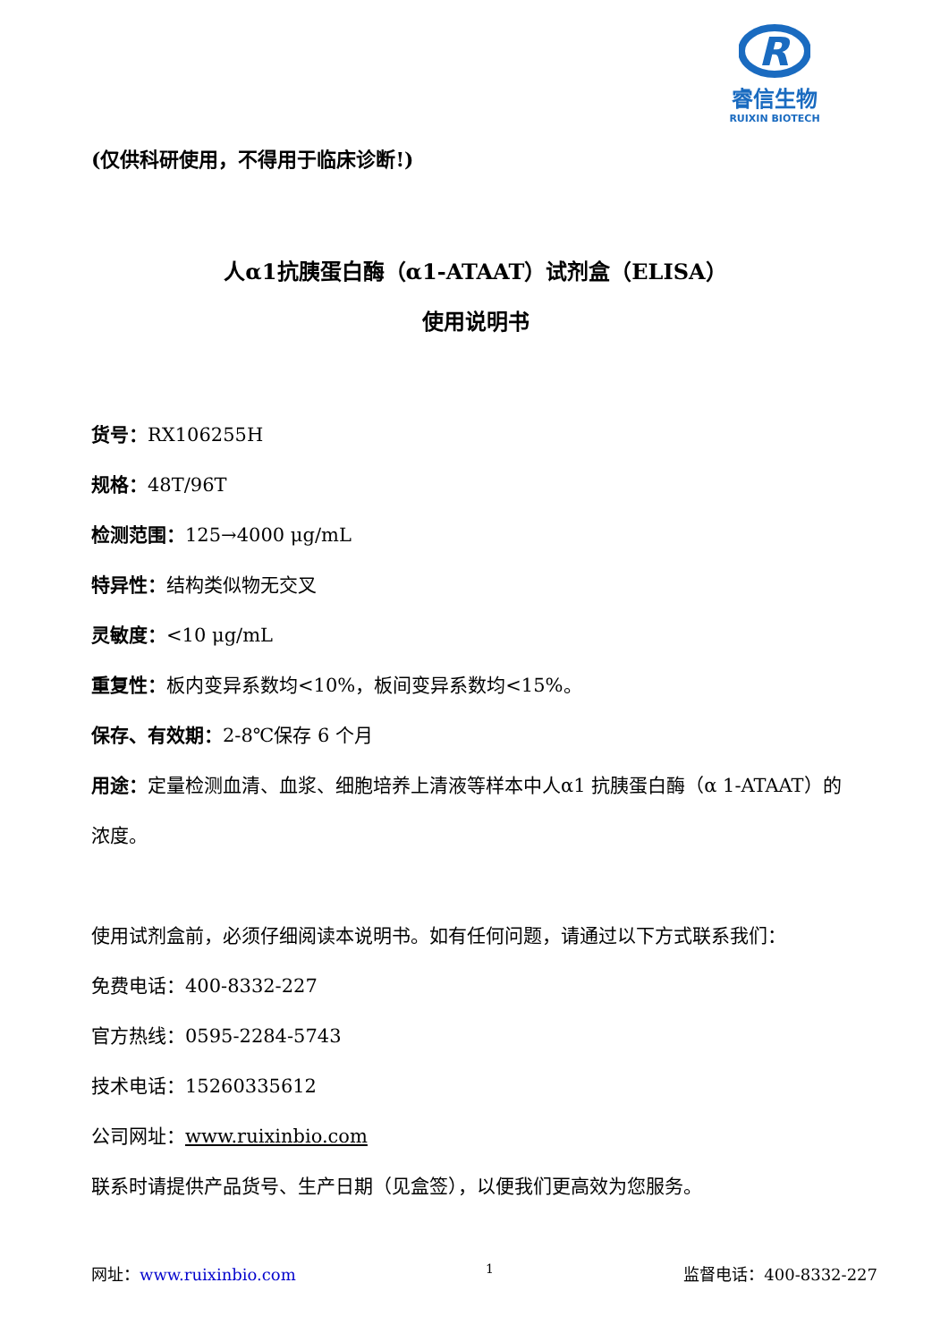R
睿信生物
RUIXIN BIOTECH
(仅供科研使用，不得用于临床诊断!)
人α1抗胰蛋白酶（α1-ATAAT）试剂盒（ELISA）
使用说明书
货号：RX106255H
规格：48T/96T
检测范围：125→4000 μg/mL
特异性：结构类似物无交叉
灵敏度：<10 μg/mL
重复性：板内变异系数均<10%，板间变异系数均<15%。
保存、有效期：2-8℃保存 6 个月
用途：定量检测血清、血浆、细胞培养上清液等样本中人α1 抗胰蛋白酶（α 1-ATAAT）的浓度。
使用试剂盒前，必须仔细阅读本说明书。如有任何问题，请通过以下方式联系我们：
免费电话：400-8332-227
官方热线：0595-2284-5743
技术电话：15260335612
公司网址：www.ruixinbio.com
联系时请提供产品货号、生产日期（见盒签），以便我们更高效为您服务。
网址：www.ruixinbio.com 1 监督电话：400-8332-227